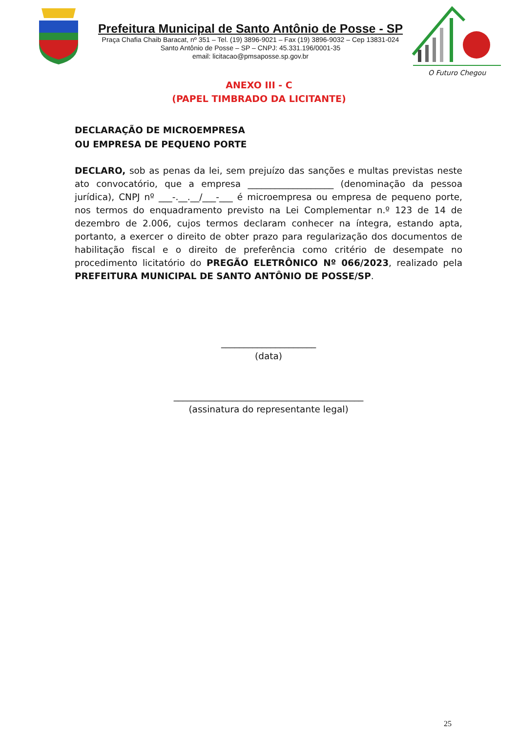Prefeitura Municipal de Santo Antônio de Posse - SP
Praça Chafia Chaib Baracat, nº 351 – Tel. (19) 3896-9021 – Fax (19) 3896-9032 – Cep 13831-024
Santo Antônio de Posse – SP – CNPJ: 45.331.196/0001-35
email: licitacao@pmsaposse.sp.gov.br
O Futuro Chegou
ANEXO III - C
(PAPEL TIMBRADO DA LICITANTE)
DECLARAÇÃO DE MICROEMPRESA
OU EMPRESA DE PEQUENO PORTE
DECLARO, sob as penas da lei, sem prejuízo das sanções e multas previstas neste ato convocatório, que a empresa ___________________ (denominação da pessoa jurídica), CNPJ nº ___-.__.__/___-___ é microempresa ou empresa de pequeno porte, nos termos do enquadramento previsto na Lei Complementar n.º 123 de 14 de dezembro de 2.006, cujos termos declaram conhecer na íntegra, estando apta, portanto, a exercer o direito de obter prazo para regularização dos documentos de habilitação fiscal e o direito de preferência como critério de desempate no procedimento licitatório do PREGÃO ELETRÔNICO Nº 066/2023, realizado pela PREFEITURA MUNICIPAL DE SANTO ANTÔNIO DE POSSE/SP.
_____________________
(data)
__________________________________________
(assinatura do representante legal)
25